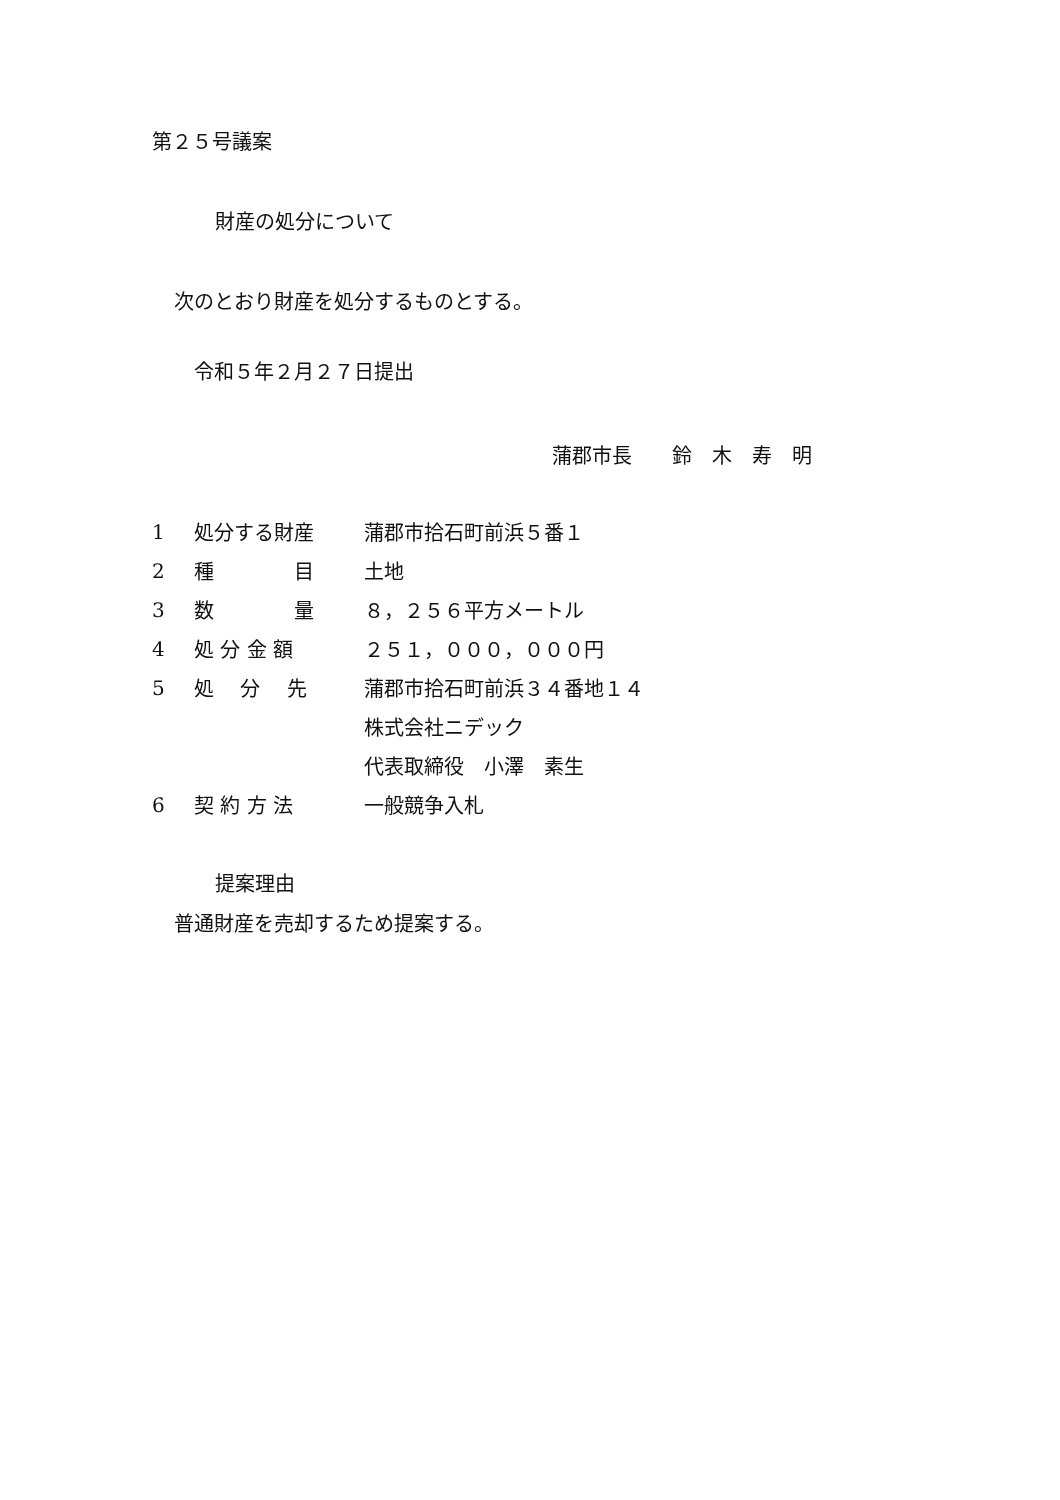第２５号議案
財産の処分について
次のとおり財産を処分するものとする。
令和５年２月２７日提出
蒲郡市長　　鈴　木　寿　明
| 1 | 処分する財産 | 蒲郡市拾石町前浜５番１ |
| 2 | 種 目 | 土地 |
| 3 | 数 量 | ８，２５６平方メートル |
| 4 | 処 分 金 額 | ２５１，０００，０００円 |
| 5 | 処 分 先 | 蒲郡市拾石町前浜３４番地１４ |
| | | 株式会社ニデック |
| | | 代表取締役 小澤 素生 |
| 6 | 契 約 方 法 | 一般競争入札 |
提案理由
普通財産を売却するため提案する。